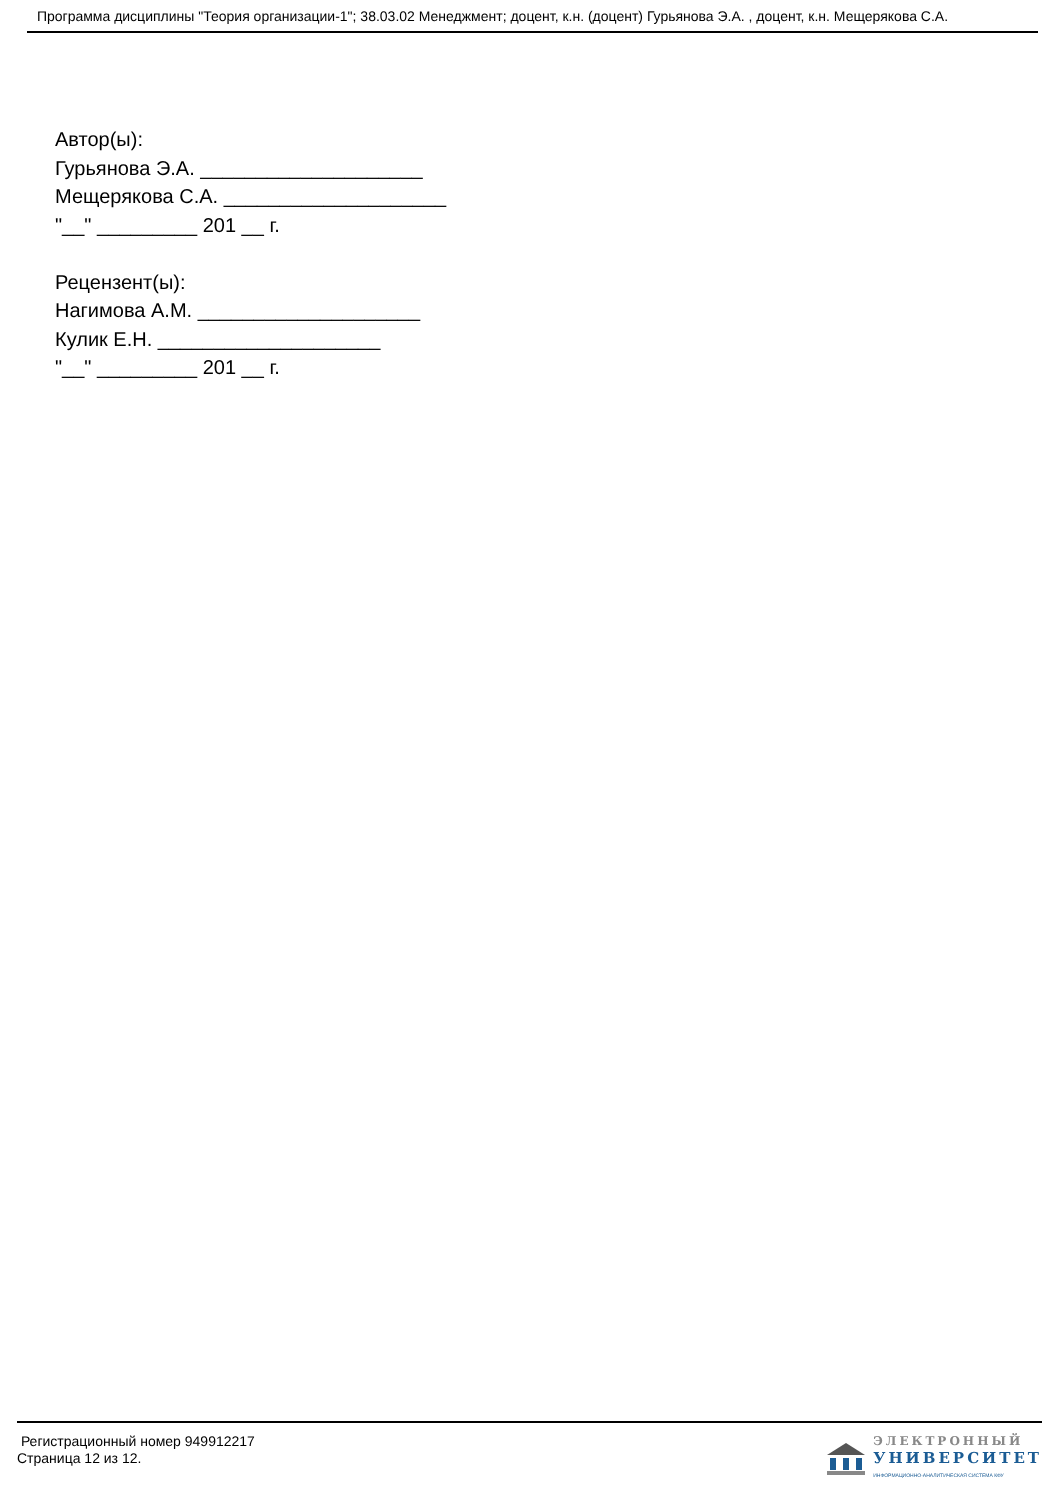Программа дисциплины "Теория организации-1"; 38.03.02 Менеджмент; доцент, к.н. (доцент) Гурьянова Э.А. , доцент, к.н. Мещерякова С.А.
Автор(ы):
Гурьянова Э.А. ____________________
Мещерякова С.А. ____________________
"__" _________ 201 __ г.
Рецензент(ы):
Нагимова А.М. ____________________
Кулик Е.Н. ____________________
"__" _________ 201 __ г.
Регистрационный номер 949912217
Страница 12 из 12.
ЭЛЕКТРОННЫЙ
УНИВЕРСИТЕТ
ИНФОРМАЦИОННО-АНАЛИТИЧЕСКАЯ СИСТЕМА КФУ